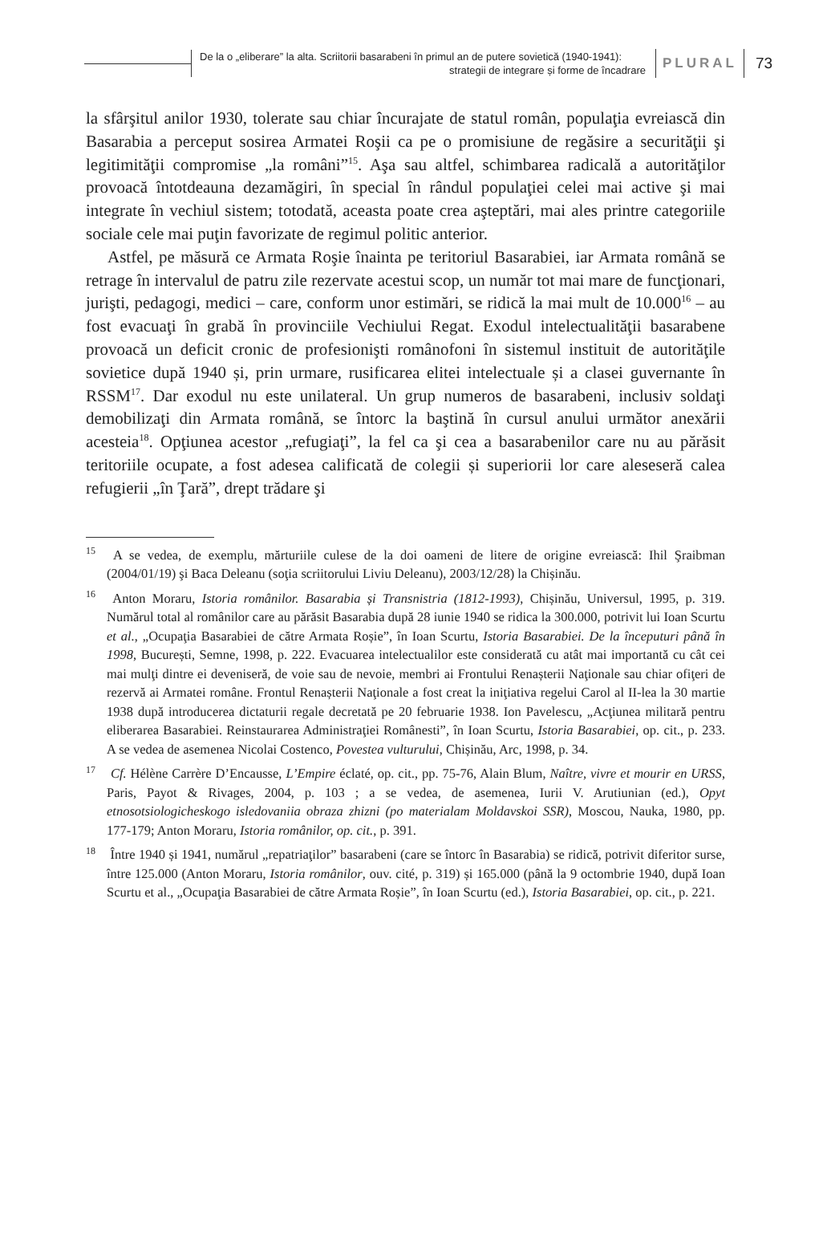De la o „eliberare” la alta. Scriitorii basarabeni în primul an de putere sovietică (1940-1941):
strategii de integrare și forme de încadrare
PLURAL
73
la sfârşitul anilor 1930, tolerate sau chiar încurajate de statul român, populaţia evreiască din Basarabia a perceput sosirea Armatei Roşii ca pe o promisiune de regăsire a securităţii şi legitimităţii compromise „la români”<sup>15</sup>. Aşa sau altfel, schimbarea radicală a autorităţilor provoacă întotdeauna dezamăgiri, în special în rândul populaţiei celei mai active şi mai integrate în vechiul sistem; totodată, aceasta poate crea aşteptări, mai ales printre categoriile sociale cele mai puţin favorizate de regimul politic anterior.
Astfel, pe măsură ce Armata Roşie înainta pe teritoriul Basarabiei, iar Armata română se retrage în intervalul de patru zile rezervate acestui scop, un număr tot mai mare de funcţionari, jurişti, pedagogi, medici – care, conform unor estimări, se ridică la mai mult de 10.000<sup>16</sup> – au fost evacuaţi în grabă în provinciile Vechiului Regat. Exodul intelectualităţii basarabene provoacă un deficit cronic de profesionişti românofoni în sistemul instituit de autorităţile sovietice după 1940 și, prin urmare, rusificarea elitei intelectuale și a clasei guvernante în RSSM<sup>17</sup>. Dar exodul nu este unilateral. Un grup numeros de basarabeni, inclusiv soldaţi demobilizaţi din Armata română, se întorc la baştină în cursul anului următor anexării acesteia<sup>18</sup>. Opţiunea acestor „refugiaţi”, la fel ca şi cea a basarabenilor care nu au părăsit teritoriile ocupate, a fost adesea calificată de colegii și superiorii lor care aleseseră calea refugierii „în Ţară”, drept trădare şi
<sup>15</sup> A se vedea, de exemplu, mărturiile culese de la doi oameni de litere de origine evreiască: Ihil Şraibman (2004/01/19) şi Baca Deleanu (soţia scriitorului Liviu Deleanu), 2003/12/28) la Chișinău.
<sup>16</sup> Anton Moraru, Istoria românilor. Basarabia și Transnistria (1812-1993), Chișinău, Universul, 1995, p. 319. Numărul total al românilor care au părăsit Basarabia după 28 iunie 1940 se ridica la 300.000, potrivit lui Ioan Scurtu et al., „Ocupaţia Basarabiei de către Armata Roșie”, în Ioan Scurtu, Istoria Basarabiei. De la începuturi până în 1998, București, Semne, 1998, p. 222. Evacuarea intelectualilor este considerată cu atât mai importantă cu cât cei mai mulţi dintre ei deveniseră, de voie sau de nevoie, membri ai Frontului Renașterii Naţionale sau chiar ofiţeri de rezervă ai Armatei române. Frontul Renașterii Naţionale a fost creat la iniţiativa regelui Carol al II-lea la 30 martie 1938 după introducerea dictaturii regale decretată pe 20 februarie 1938. Ion Pavelescu, „Acţiunea militară pentru eliberarea Basarabiei. Reinstaurarea Administraţiei Românesti”, în Ioan Scurtu, Istoria Basarabiei, op. cit., p. 233. A se vedea de asemenea Nicolai Costenco, Povestea vulturului, Chișinău, Arc, 1998, p. 34.
<sup>17</sup> Cf. Hélène Carrère D’Encausse, L’Empire éclaté, op. cit., pp. 75-76, Alain Blum, Naître, vivre et mourir en URSS, Paris, Payot & Rivages, 2004, p. 103 ; a se vedea, de asemenea, Iurii V. Arutiunian (ed.), Opyt etnosotsiologicheskogo isledovaniia obraza zhizni (po materialam Moldavskoi SSR), Moscou, Nauka, 1980, pp. 177-179; Anton Moraru, Istoria românilor, op. cit., p. 391.
<sup>18</sup> Între 1940 și 1941, numărul „repatriaţilor” basarabeni (care se întorc în Basarabia) se ridică, potrivit diferitor surse, între 125.000 (Anton Moraru, Istoria românilor, ouv. cité, p. 319) și 165.000 (până la 9 octombrie 1940, după Ioan Scurtu et al., „Ocupaţia Basarabiei de către Armata Roșie”, în Ioan Scurtu (ed.), Istoria Basarabiei, op. cit., p. 221.